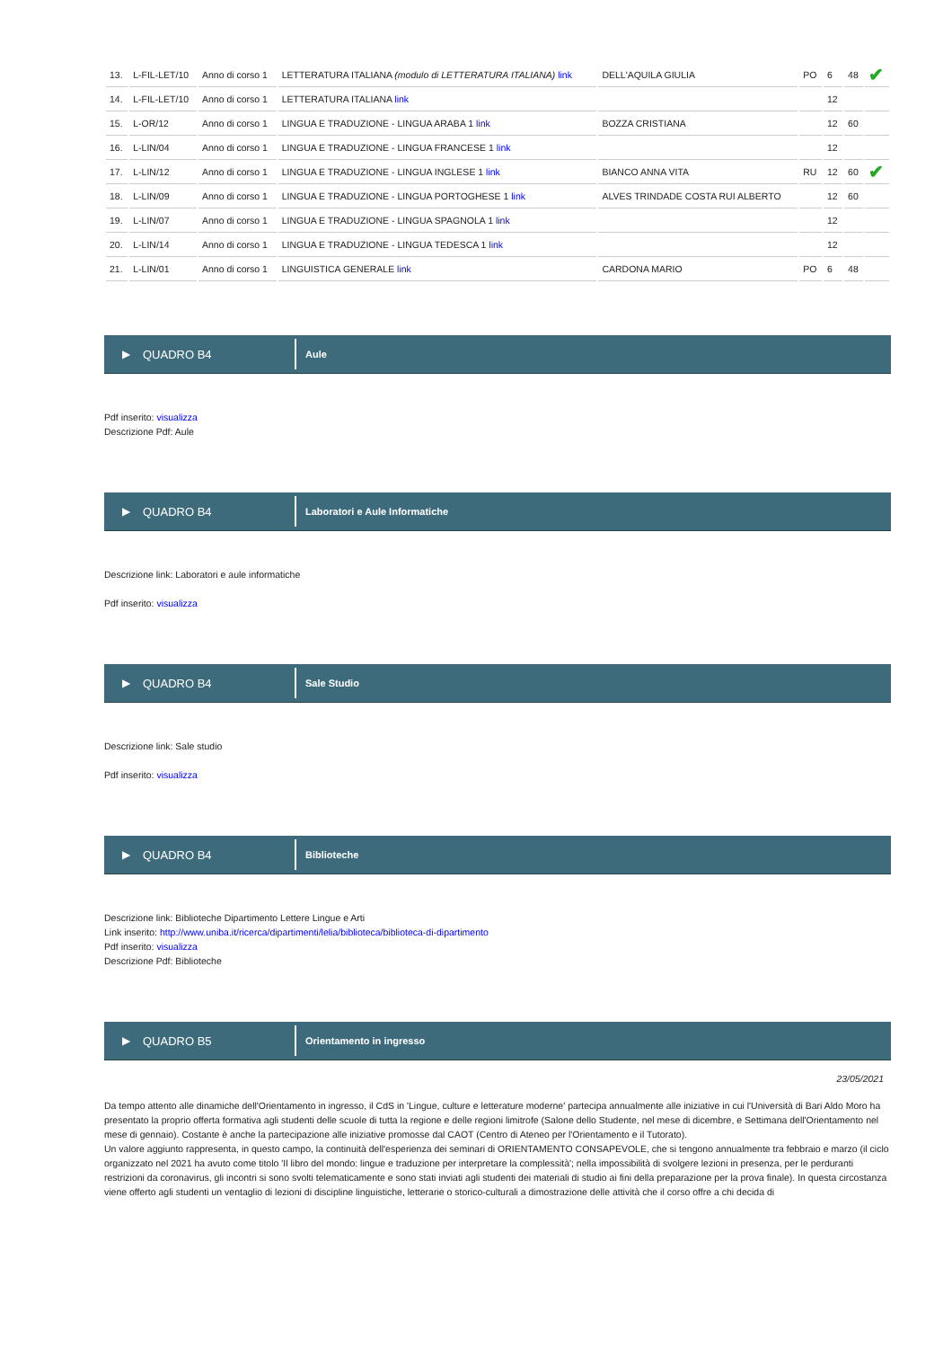| 13. | L-FIL-LET/10 | Anno di corso 1 | LETTERATURA ITALIANA (modulo di LETTERATURA ITALIANA) link | DELL'AQUILA GIULIA | PO | 6 | 48 | ✔ |
| 14. | L-FIL-LET/10 | Anno di corso 1 | LETTERATURA ITALIANA link | | | 12 | | |
| 15. | L-OR/12 | Anno di corso 1 | LINGUA E TRADUZIONE - LINGUA ARABA 1 link | BOZZA CRISTIANA | | 12 | 60 | |
| 16. | L-LIN/04 | Anno di corso 1 | LINGUA E TRADUZIONE - LINGUA FRANCESE 1 link | | | 12 | | |
| 17. | L-LIN/12 | Anno di corso 1 | LINGUA E TRADUZIONE - LINGUA INGLESE 1 link | BIANCO ANNA VITA | RU | 12 | 60 | ✔ |
| 18. | L-LIN/09 | Anno di corso 1 | LINGUA E TRADUZIONE - LINGUA PORTOGHESE 1 link | ALVES TRINDADE COSTA RUI ALBERTO | | 12 | 60 | |
| 19. | L-LIN/07 | Anno di corso 1 | LINGUA E TRADUZIONE - LINGUA SPAGNOLA 1 link | | | 12 | | |
| 20. | L-LIN/14 | Anno di corso 1 | LINGUA E TRADUZIONE - LINGUA TEDESCA 1 link | | | 12 | | |
| 21. | L-LIN/01 | Anno di corso 1 | LINGUISTICA GENERALE link | CARDONA MARIO | PO | 6 | 48 | |
▶ QUADRO B4
Aule
Pdf inserito: visualizza
Descrizione Pdf: Aule
▶ QUADRO B4
Laboratori e Aule Informatiche
Descrizione link: Laboratori e aule informatiche
Pdf inserito: visualizza
▶ QUADRO B4
Sale Studio
Descrizione link: Sale studio
Pdf inserito: visualizza
▶ QUADRO B4
Biblioteche
Descrizione link: Biblioteche Dipartimento Lettere Lingue e Arti
Link inserito: http://www.uniba.it/ricerca/dipartimenti/lelia/biblioteca/biblioteca-di-dipartimento
Pdf inserito: visualizza
Descrizione Pdf: Biblioteche
▶ QUADRO B5
Orientamento in ingresso
23/05/2021
Da tempo attento alle dinamiche dell'Orientamento in ingresso, il CdS in 'Lingue, culture e letterature moderne' partecipa annualmente alle iniziative in cui l'Università di Bari Aldo Moro ha presentato la proprio offerta formativa agli studenti delle scuole di tutta la regione e delle regioni limitrofe (Salone dello Studente, nel mese di dicembre, e Settimana dell'Orientamento nel mese di gennaio). Costante è anche la partecipazione alle iniziative promosse dal CAOT (Centro di Ateneo per l'Orientamento e il Tutorato).
Un valore aggiunto rappresenta, in questo campo, la continuità dell'esperienza dei seminari di ORIENTAMENTO CONSAPEVOLE, che si tengono annualmente tra febbraio e marzo (il ciclo organizzato nel 2021 ha avuto come titolo 'Il libro del mondo: lingue e traduzione per interpretare la complessità'; nella impossibilità di svolgere lezioni in presenza, per le perduranti restrizioni da coronavirus, gli incontri si sono svolti telematicamente e sono stati inviati agli studenti dei materiali di studio ai fini della preparazione per la prova finale). In questa circostanza viene offerto agli studenti un ventaglio di lezioni di discipline linguistiche, letterarie o storico-culturali a dimostrazione delle attività che il corso offre a chi decida di